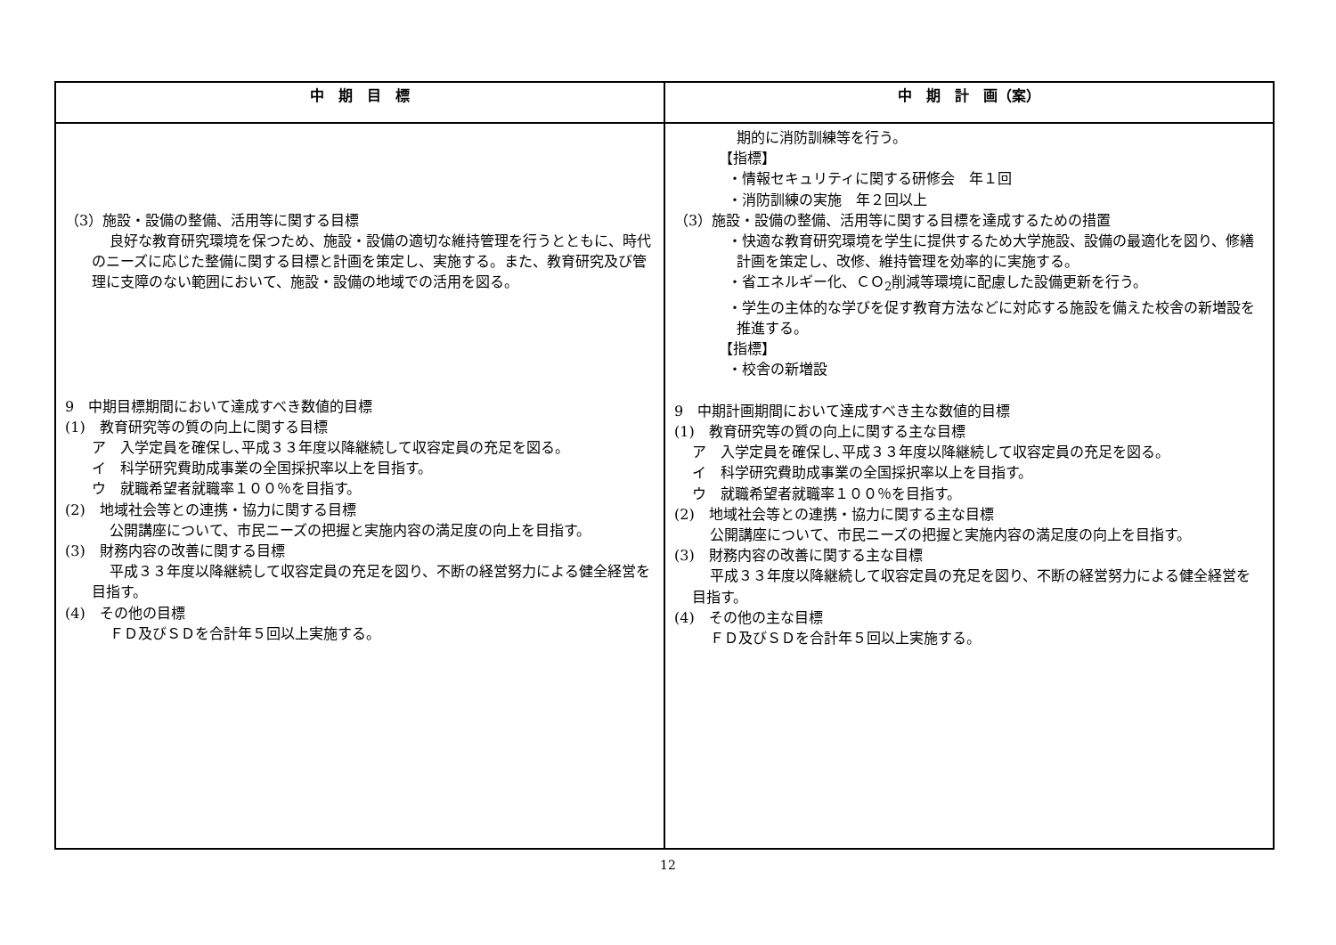| 中 期 目 標 | 中 期 計 画（案） |
| --- | --- |
| （3）施設・設備の整備、活用等に関する目標 良好な教育研究環境を保つため、施設・設備の適切な維持管理を行うとともに、時代のニーズに応じた整備に関する目標と計画を策定し、実施する。また、教育研究及び管理に支障のない範囲において、施設・設備の地域での活用を図る。 9 中期目標期間において達成すべき数値的目標 (1) 教育研究等の質の向上に関する目標 ア 入学定員を確保し､平成３３年度以降継続して収容定員の充足を図る。 イ 科学研究費助成事業の全国採択率以上を目指す。 ウ 就職希望者就職率１００％を目指す。 (2) 地域社会等との連携・協力に関する目標 公開講座について、市民ニーズの把握と実施内容の満足度の向上を目指す。 (3) 財務内容の改善に関する目標 平成３３年度以降継続して収容定員の充足を図り、不断の経営努力による健全経営を目指す。 (4) その他の目標 ＦＤ及びＳＤを合計年５回以上実施する。 | 期的に消防訓練等を行う。 【指標】 ・情報セキュリティに関する研修会 年１回 ・消防訓練の実施 年２回以上 （3）施設・設備の整備、活用等に関する目標を達成するための措置 ・快適な教育研究環境を学生に提供するため大学施設、設備の最適化を図り、修繕計画を策定し、改修、維持管理を効率的に実施する。 ・省エネルギー化、ＣＯ<sub>2</sub>削減等環境に配慮した設備更新を行う。 ・学生の主体的な学びを促す教育方法などに対応する施設を備えた校舎の新増設を推進する。 【指標】 ・校舎の新増設 9 中期計画期間において達成すべき主な数値的目標 (1) 教育研究等の質の向上に関する主な目標 ア 入学定員を確保し､平成３３年度以降継続して収容定員の充足を図る。 イ 科学研究費助成事業の全国採択率以上を目指す。 ウ 就職希望者就職率１００％を目指す。 (2) 地域社会等との連携・協力に関する主な目標 公開講座について、市民ニーズの把握と実施内容の満足度の向上を目指す。 (3) 財務内容の改善に関する主な目標 平成３３年度以降継続して収容定員の充足を図り、不断の経営努力による健全経営を目指す。 (4) その他の主な目標 ＦＤ及びＳＤを合計年５回以上実施する。 |
12